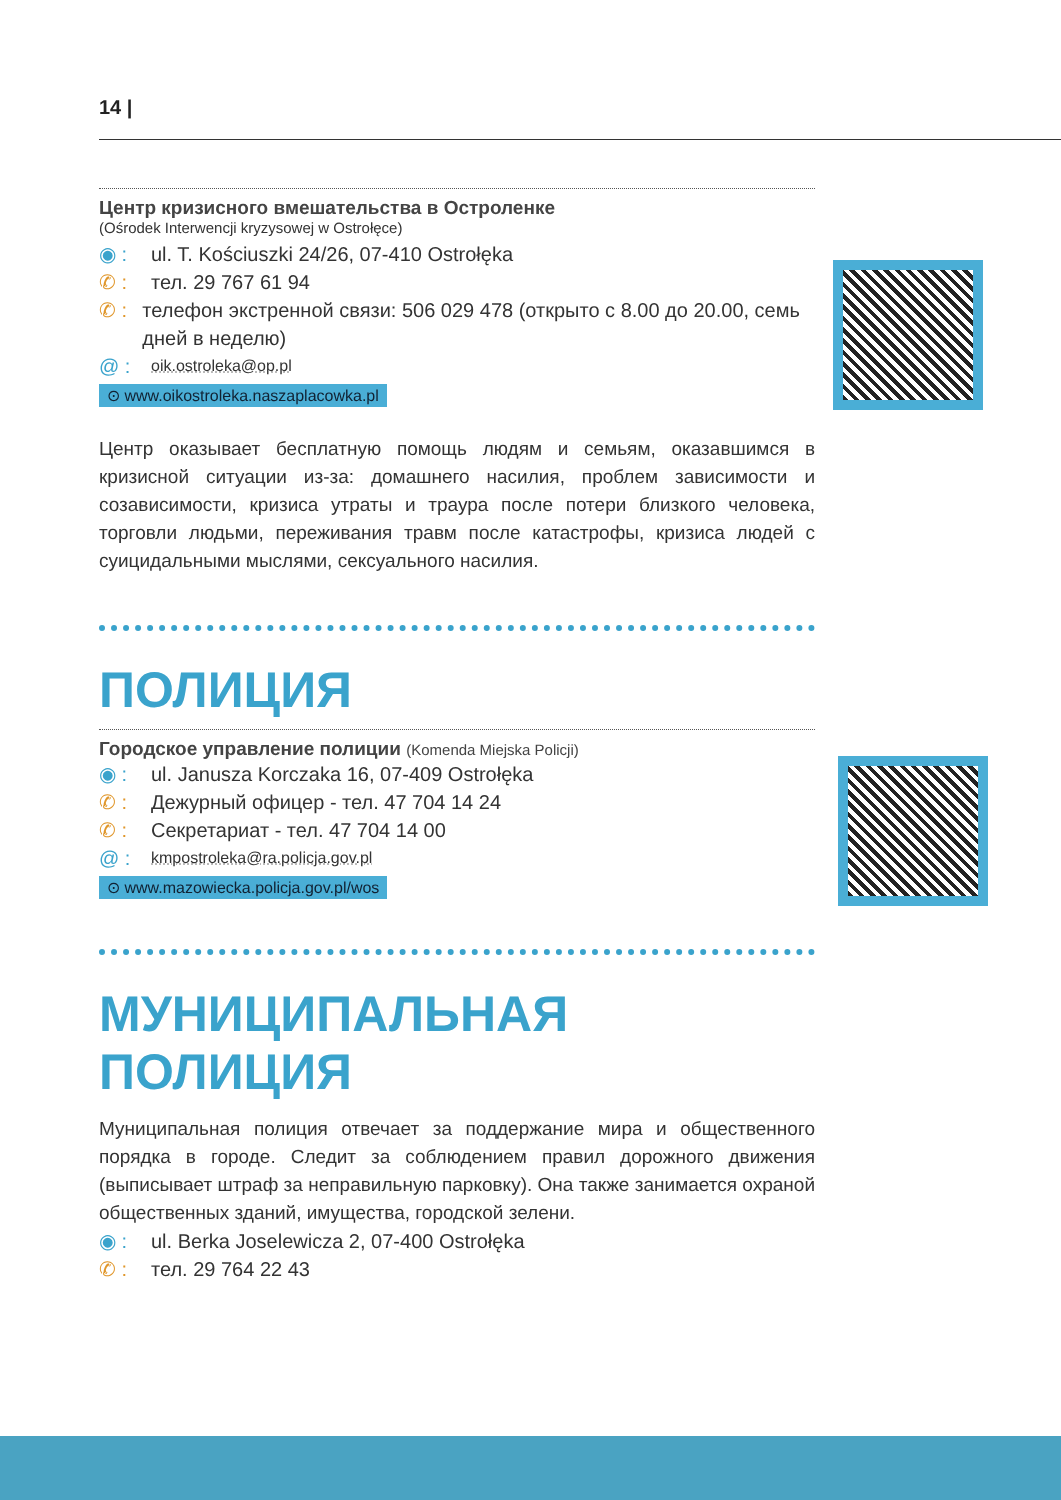14 |
Центр кризисного вмешательства в Остроленке
(Ośrodek Interwencji kryzysowej w Ostrołęce)
◉ : ul. T. Kościuszki 24/26, 07-410 Ostrołęka
✆ : тел. 29 767 61 94
✆ : телефон экстренной связи: 506 029 478 (открыто с 8.00 до 20.00, семь дней в неделю)
@ : oik.ostroleka@op.pl
⊙ www.oikostroleka.naszaplacowka.pl
Центр оказывает бесплатную помощь людям и семьям, оказавшимся в кризисной ситуации из-за: домашнего насилия, проблем зависимости и созависимости, кризиса утраты и траура после потери близкого человека, торговли людьми, переживания травм после катастрофы, кризиса людей с суицидальными мыслями, сексуального насилия.
ПОЛИЦИЯ
Городское управление полиции (Komenda Miejska Policji)
◉ : ul. Janusza Korczaka 16, 07-409 Ostrołęka
✆ : Дежурный офицер - тел. 47 704 14 24
✆ : Секретариат - тел. 47 704 14 00
@ : kmpostroleka@ra.policja.gov.pl
⊙ www.mazowiecka.policja.gov.pl/wos
МУНИЦИПАЛЬНАЯ ПОЛИЦИЯ
Муниципальная полиция отвечает за поддержание мира и общественного порядка в городе. Следит за соблюдением правил дорожного движения (выписывает штраф за неправильную парковку). Она также занимается охраной общественных зданий, имущества, городской зелени.
◉ : ul. Berka Joselewicza 2, 07-400 Ostrołęka
✆ : тел. 29 764 22 43